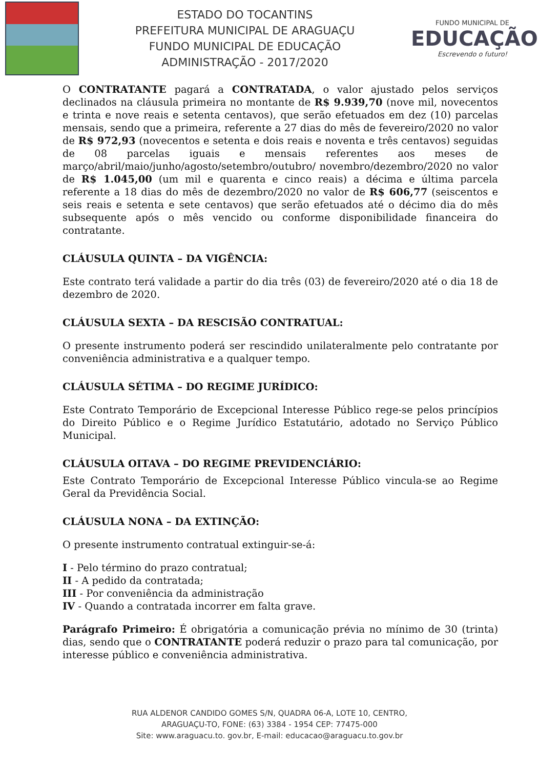ESTADO DO TOCANTINS
PREFEITURA MUNICIPAL DE ARAGUAÇU
FUNDO MUNICIPAL DE EDUCAÇÃO
ADMINISTRAÇÃO - 2017/2020
FUNDO MUNICIPAL DE
EDUCAÇÃO
Escrevendo o futuro!
O CONTRATANTE pagará a CONTRATADA, o valor ajustado pelos serviços declinados na cláusula primeira no montante de R$ 9.939,70 (nove mil, novecentos e trinta e nove reais e setenta centavos), que serão efetuados em dez (10) parcelas mensais, sendo que a primeira, referente a 27 dias do mês de fevereiro/2020 no valor de R$ 972,93 (novecentos e setenta e dois reais e noventa e três centavos) seguidas de 08 parcelas iguais e mensais referentes aos meses de março/abril/maio/junho/agosto/setembro/outubro/ novembro/dezembro/2020 no valor de R$ 1.045,00 (um mil e quarenta e cinco reais) a décima e última parcela referente a 18 dias do mês de dezembro/2020 no valor de R$ 606,77 (seiscentos e seis reais e setenta e sete centavos) que serão efetuados até o décimo dia do mês subsequente após o mês vencido ou conforme disponibilidade financeira do contratante.
CLÁUSULA QUINTA – DA VIGÊNCIA:
Este contrato terá validade a partir do dia três (03) de fevereiro/2020 até o dia 18 de dezembro de 2020.
CLÁUSULA SEXTA – DA RESCISÃO CONTRATUAL:
O presente instrumento poderá ser rescindido unilateralmente pelo contratante por conveniência administrativa e a qualquer tempo.
CLÁUSULA SÉTIMA – DO REGIME JURÍDICO:
Este Contrato Temporário de Excepcional Interesse Público rege-se pelos princípios do Direito Público e o Regime Jurídico Estatutário, adotado no Serviço Público Municipal.
CLÁUSULA OITAVA – DO REGIME PREVIDENCIÁRIO:
Este Contrato Temporário de Excepcional Interesse Público vincula-se ao Regime Geral da Previdência Social.
CLÁUSULA NONA – DA EXTINÇÃO:
O presente instrumento contratual extinguir-se-á:
I - Pelo término do prazo contratual;
II - A pedido da contratada;
III - Por conveniência da administração
IV - Quando a contratada incorrer em falta grave.
Parágrafo Primeiro: É obrigatória a comunicação prévia no mínimo de 30 (trinta) dias, sendo que o CONTRATANTE poderá reduzir o prazo para tal comunicação, por interesse público e conveniência administrativa.
RUA ALDENOR CANDIDO GOMES S/N, QUADRA 06-A, LOTE 10, CENTRO,
ARAGUAÇU-TO, FONE: (63) 3384 - 1954 CEP: 77475-000
Site: www.araguacu.to. gov.br, E-mail: educacao@araguacu.to.gov.br